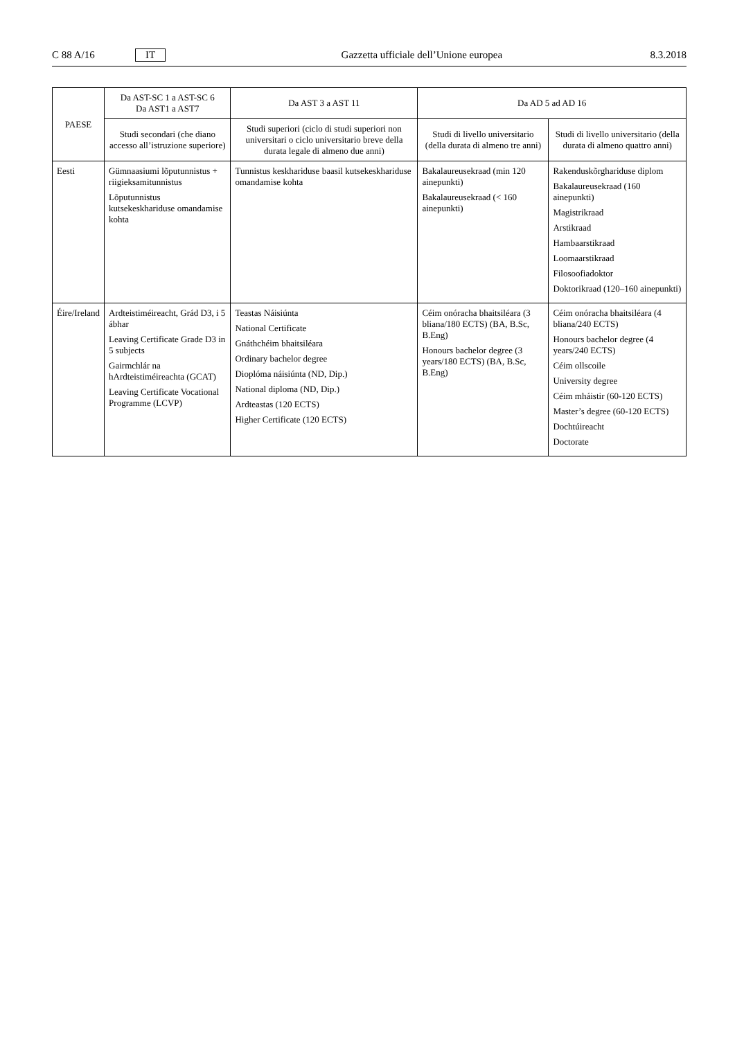C 88 A/16 IT Gazzetta ufficiale dell’Unione europea 8.3.2018
| PAESE | Da AST-SC 1 a AST-SC 6 Da AST1 a AST7 | Da AST 3 a AST 11 | Da AD 5 ad AD 16 | |
| --- | --- | --- | --- | --- |
| | Studi secondari (che diano accesso all’istruzione superiore) | Studi superiori (ciclo di studi superiori non universitari o ciclo universitario breve della durata legale di almeno due anni) | Studi di livello universitario (della durata di almeno tre anni) | Studi di livello universitario (della durata di almeno quattro anni) |
| Eesti | Gümnaasiumi lõputunnistus + riigieksamitunnistus Lõputunnistus kutsekeskhariduse omandamise kohta | Tunnistus keskhariduse baasil kutsekeskhariduse omandamise kohta | Bakalaureusekraad (min 120 ainepunkti) Bakalaureusekraad (< 160 ainepunkti) | Rakenduskõrghariduse diplom Bakalaureusekraad (160 ainepunkti) Magistrikraad Arstikraad Hambaarstikraad Loomaarstikraad Filosoofiadoktor Doktorikraad (120–160 ainepunkti) |
| Éire/Ireland | Ardteistiméireacht, Grád D3, i 5 ábhar Leaving Certificate Grade D3 in 5 subjects Gairmchlár na hArdteistiméireachta (GCAT) Leaving Certificate Vocational Programme (LCVP) | Teastas Náisiúnta National Certificate Gnáthchéim bhaitsiléara Ordinary bachelor degree Dioplóma náisiúnta (ND, Dip.) National diploma (ND, Dip.) Ardteastas (120 ECTS) Higher Certificate (120 ECTS) | Céim onóracha bhaitsiléara (3 bliana/180 ECTS) (BA, B.Sc, B.Eng) Honours bachelor degree (3 years/180 ECTS) (BA, B.Sc, B.Eng) | Céim onóracha bhaitsiléara (4 bliana/240 ECTS) Honours bachelor degree (4 years/240 ECTS) Céim ollscoile University degree Céim mháistir (60-120 ECTS) Master’s degree (60-120 ECTS) Dochtúireacht Doctorate |